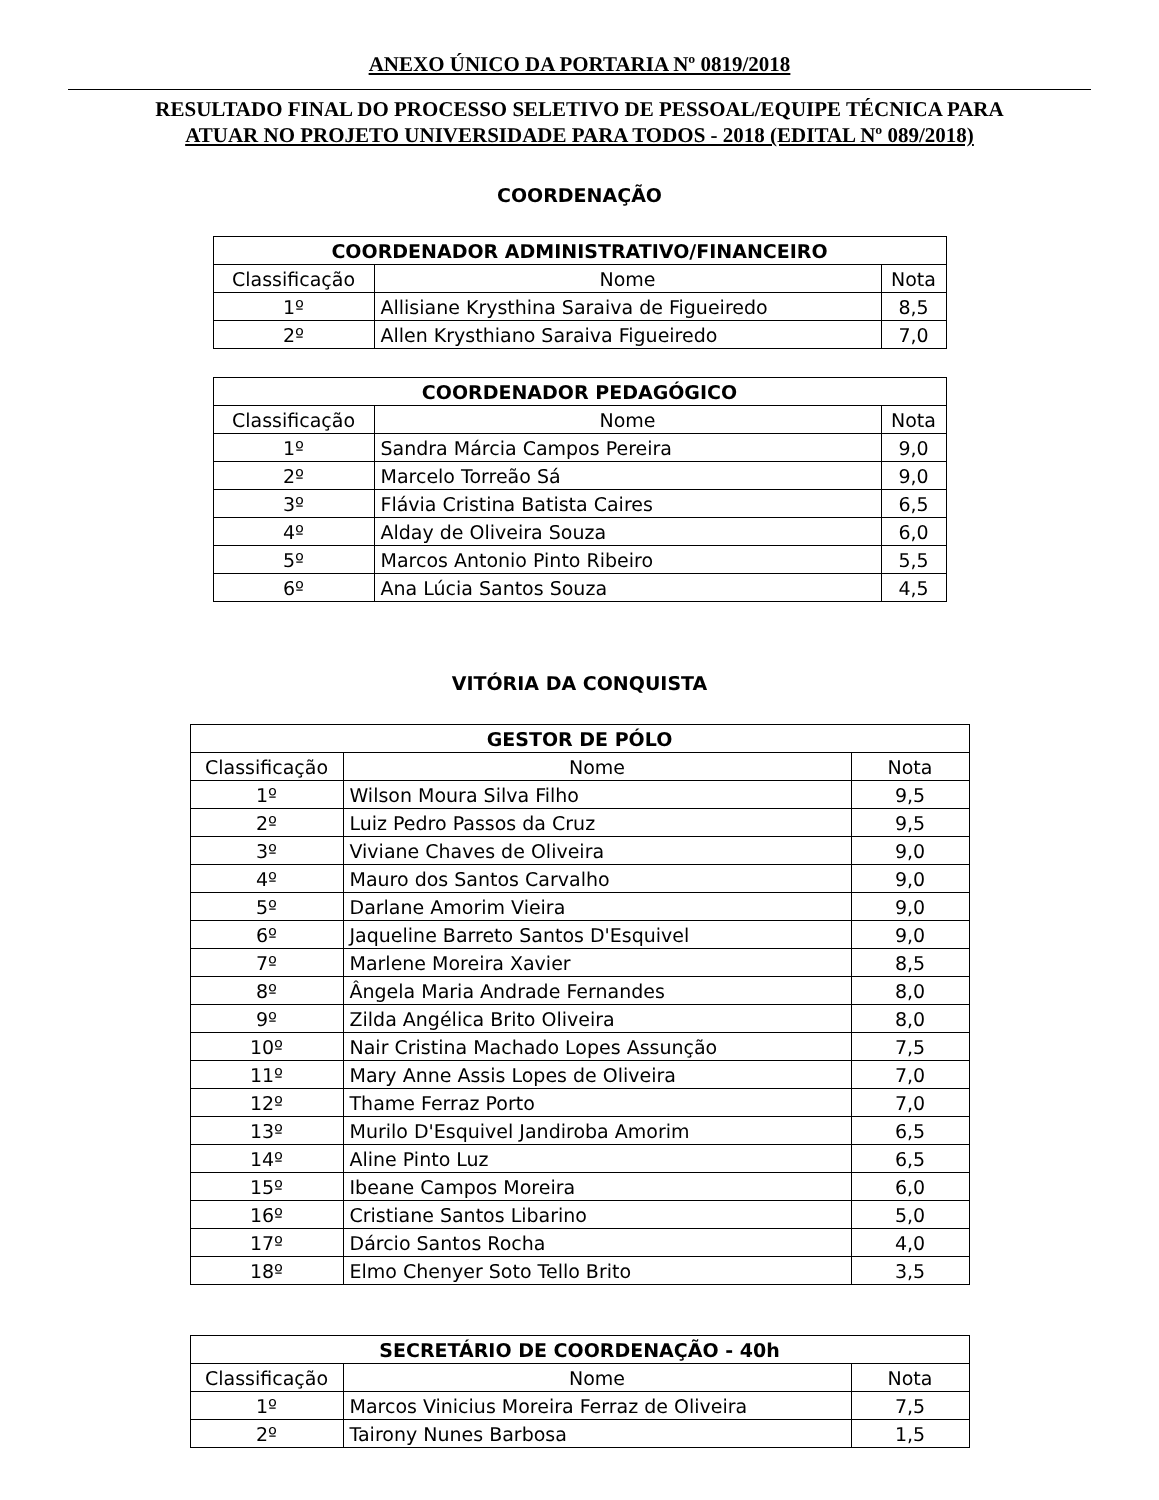ANEXO ÚNICO DA PORTARIA Nº 0819/2018
RESULTADO FINAL DO PROCESSO SELETIVO DE PESSOAL/EQUIPE TÉCNICA PARA
ATUAR NO PROJETO UNIVERSIDADE PARA TODOS - 2018 (EDITAL Nº 089/2018)
COORDENAÇÃO
| COORDENADOR ADMINISTRATIVO/FINANCEIRO | | |
| --- | --- | --- |
| Classificação | Nome | Nota |
| 1º | Allisiane Krysthina Saraiva de Figueiredo | 8,5 |
| 2º | Allen Krysthiano Saraiva Figueiredo | 7,0 |
| COORDENADOR PEDAGÓGICO | | |
| --- | --- | --- |
| Classificação | Nome | Nota |
| 1º | Sandra Márcia Campos Pereira | 9,0 |
| 2º | Marcelo Torreão Sá | 9,0 |
| 3º | Flávia Cristina Batista Caires | 6,5 |
| 4º | Alday de Oliveira Souza | 6,0 |
| 5º | Marcos Antonio Pinto Ribeiro | 5,5 |
| 6º | Ana Lúcia Santos Souza | 4,5 |
VITÓRIA DA CONQUISTA
| GESTOR DE PÓLO | | |
| --- | --- | --- |
| Classificação | Nome | Nota |
| 1º | Wilson Moura Silva Filho | 9,5 |
| 2º | Luiz Pedro Passos da Cruz | 9,5 |
| 3º | Viviane Chaves de Oliveira | 9,0 |
| 4º | Mauro dos Santos Carvalho | 9,0 |
| 5º | Darlane Amorim Vieira | 9,0 |
| 6º | Jaqueline Barreto Santos D'Esquivel | 9,0 |
| 7º | Marlene Moreira Xavier | 8,5 |
| 8º | Ângela Maria Andrade Fernandes | 8,0 |
| 9º | Zilda Angélica Brito Oliveira | 8,0 |
| 10º | Nair Cristina Machado Lopes Assunção | 7,5 |
| 11º | Mary Anne Assis Lopes de Oliveira | 7,0 |
| 12º | Thame Ferraz Porto | 7,0 |
| 13º | Murilo D'Esquivel Jandiroba Amorim | 6,5 |
| 14º | Aline Pinto Luz | 6,5 |
| 15º | Ibeane Campos Moreira | 6,0 |
| 16º | Cristiane Santos Libarino | 5,0 |
| 17º | Dárcio Santos Rocha | 4,0 |
| 18º | Elmo Chenyer Soto Tello Brito | 3,5 |
| SECRETÁRIO DE COORDENAÇÃO - 40h | | |
| --- | --- | --- |
| Classificação | Nome | Nota |
| 1º | Marcos Vinicius Moreira Ferraz de Oliveira | 7,5 |
| 2º | Tairony Nunes Barbosa | 1,5 |